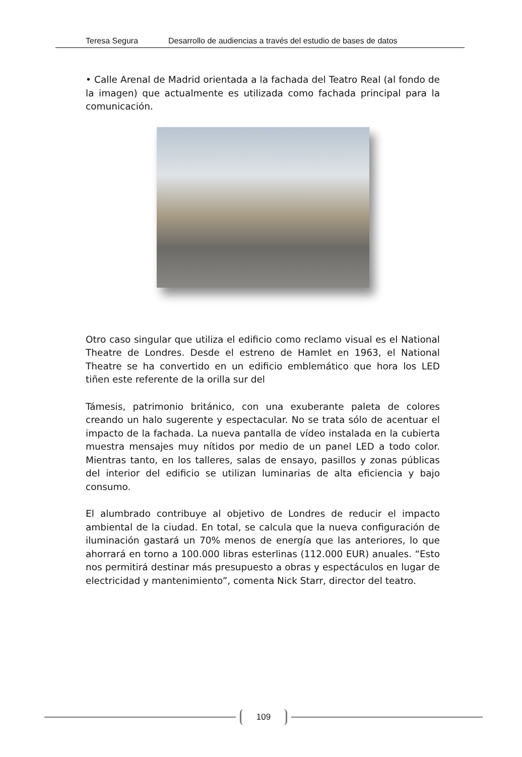Teresa Segura Desarrollo de audiencias a través del estudio de bases de datos
• Calle Arenal de Madrid orientada a la fachada del Teatro Real (al fondo de la imagen) que actualmente es utilizada como fachada principal para la comunicación.
Otro caso singular que utiliza el edificio como reclamo visual es el National Theatre de Londres. Desde el estreno de Hamlet en 1963, el National Theatre se ha convertido en un edificio emblemático que hora los LED tiñen este referente de la orilla sur del
Támesis, patrimonio británico, con una exuberante paleta de colores creando un halo sugerente y espectacular. No se trata sólo de acentuar el impacto de la fachada. La nueva pantalla de vídeo instalada en la cubierta muestra mensajes muy nítidos por medio de un panel LED a todo color. Mientras tanto, en los talleres, salas de ensayo, pasillos y zonas públicas del interior del edificio se utilizan luminarias de alta eficiencia y bajo consumo.
El alumbrado contribuye al objetivo de Londres de reducir el impacto ambiental de la ciudad. En total, se calcula que la nueva configuración de iluminación gastará un 70% menos de energía que las anteriores, lo que ahorrará en torno a 100.000 libras esterlinas (112.000 EUR) anuales. “Esto nos permitirá destinar más presupuesto a obras y espectáculos en lugar de electricidad y mantenimiento”, comenta Nick Starr, director del teatro.
109